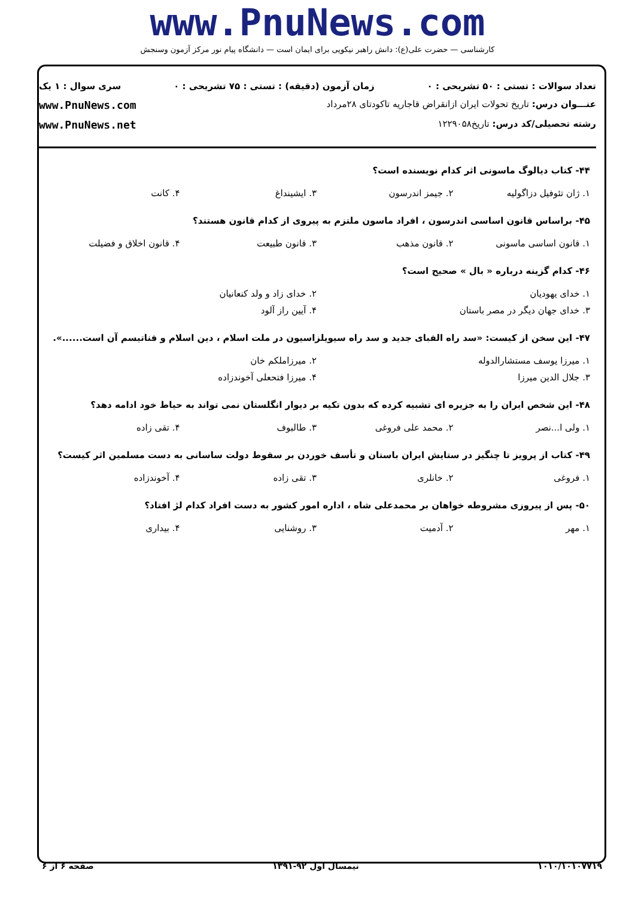www.PnuNews.com
کارشناسی — حضرت علی(ع): دانش راهبر نیکویی برای ایمان است — دانشگاه پیام نور مرکز آزمون وسنجش
تعداد سوالات : تستی : ۵۰ تشریحی : ۰ زمان آزمون (دقیقه) : تستی : ۷۵ تشریحی : ۰ سری سوال : ۱ یک
عنـــوان درس: تاریخ تحولات ایران ازانقراض قاجاریه تاکودتای ۲۸مرداد www.PnuNews.com
رشته تحصیلی/کد درس: تاریخ۱۲۲۹۰۵۸ www.PnuNews.net
۴۴- کتاب دیالوگ ماسونی اثر کدام نویسنده است؟
۱. ژان تئوفیل دزاگولیه ۲. جیمز اندرسون ۳. ایشینداغ ۴. کانت
۴۵- براساس قانون اساسی اندرسون ، افراد ماسون ملتزم به پیروی از کدام قانون هستند؟
۱. قانون اساسی ماسونی ۲. قانون مذهب ۳. قانون طبیعت ۴. قانون اخلاق و فضیلت
۴۶- کدام گزینه درباره « بال » صحیح است؟
۱. خدای یهودیان ۲. خدای زاد و ولد کنعانیان
۳. خدای جهان دیگر در مصر باستان ۴. آیین راز آلود
۴۷- این سخن از کیست: «سد راه الفبای جدید و سد راه سیویلزاسیون در ملت اسلام ، دین اسلام و فناتیسم آن است......».
۱. میرزا یوسف مستشارالدوله ۲. میرزاملکم خان
۳. جلال الدین میرزا ۴. میرزا فتحعلی آخوندزاده
۴۸- این شخص ایران را به جزیره ای تشبیه کرده که بدون تکیه بر دیوار انگلستان نمی تواند به حیاط خود ادامه دهد؟
۱. ولی ا...نصر ۲. محمد علی فروغی ۳. طالبوف ۴. تقی زاده
۴۹- کتاب از پرویز تا چنگیز در ستایش ایران باستان و تأسف خوردن بر سقوط دولت ساسانی به دست مسلمین اثر کیست؟
۱. فروغی ۲. خانلری ۳. تقی زاده ۴. آخوندزاده
۵۰- پس از پیروزی مشروطه خواهان بر محمدعلی شاه ، اداره امور کشور به دست افراد کدام لژ افتاد؟
۱. مهر ۲. آدمیت ۳. روشنایی ۴. بیداری
۱۰۱۰/۱۰۱۰۷۷۱۹ نیمسال اول ۹۲-۱۳۹۱ صفحه ۶ از ۶